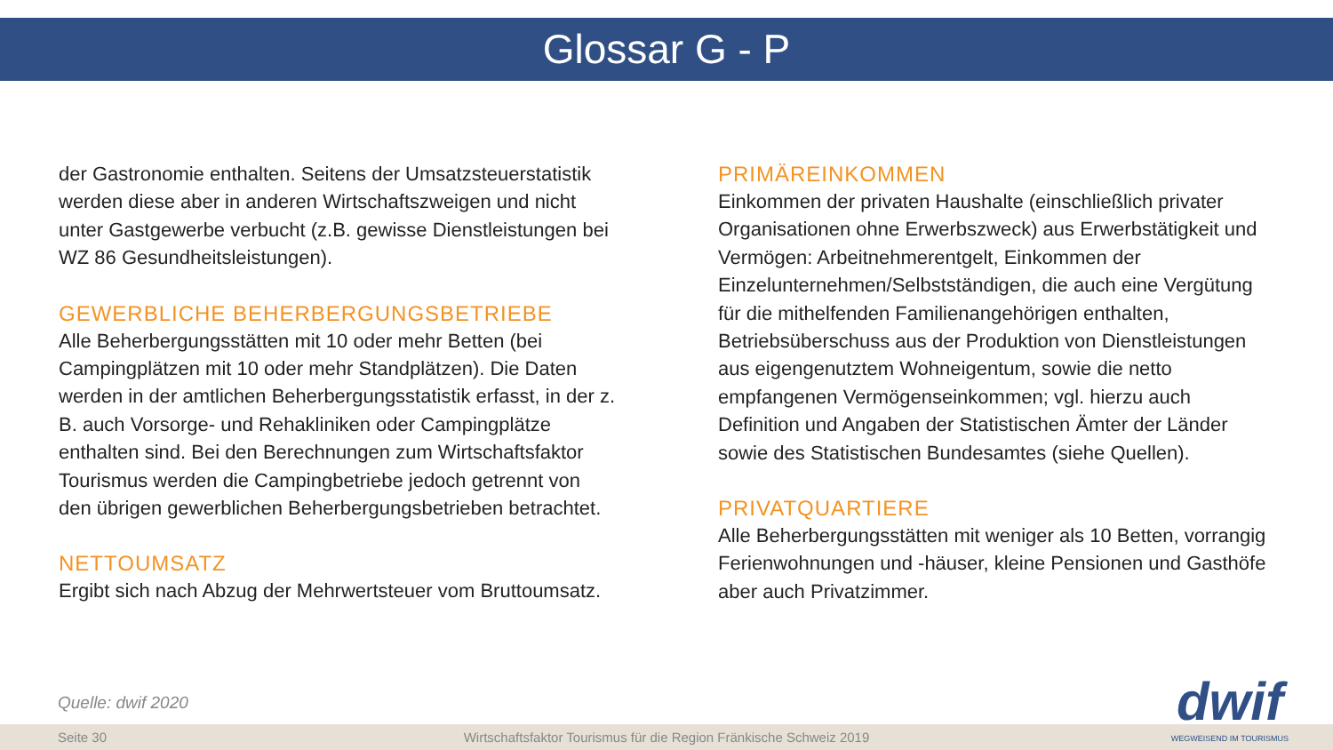Glossar G - P
der Gastronomie enthalten. Seitens der Umsatzsteuerstatistik werden diese aber in anderen Wirtschaftszweigen und nicht unter Gastgewerbe verbucht (z.B. gewisse Dienstleistungen bei WZ 86 Gesundheitsleistungen).
GEWERBLICHE BEHERBERGUNGSBETRIEBE
Alle Beherbergungsstätten mit 10 oder mehr Betten (bei Campingplätzen mit 10 oder mehr Standplätzen). Die Daten werden in der amtlichen Beherbergungsstatistik erfasst, in der z. B. auch Vorsorge- und Rehakliniken oder Campingplätze enthalten sind. Bei den Berechnungen zum Wirtschaftsfaktor Tourismus werden die Campingbetriebe jedoch getrennt von den übrigen gewerblichen Beherbergungsbetrieben betrachtet.
NETTOUMSATZ
Ergibt sich nach Abzug der Mehrwertsteuer vom Bruttoumsatz.
PRIMÄREINKOMMEN
Einkommen der privaten Haushalte (einschließlich privater Organisationen ohne Erwerbszweck) aus Erwerbstätigkeit und Vermögen: Arbeitnehmerentgelt, Einkommen der Einzelunternehmen/Selbstständigen, die auch eine Vergütung für die mithelfenden Familienangehörigen enthalten, Betriebsüberschuss aus der Produktion von Dienstleistungen aus eigengenutztem Wohneigentum, sowie die netto empfangenen Vermögenseinkommen; vgl. hierzu auch Definition und Angaben der Statistischen Ämter der Länder sowie des Statistischen Bundesamtes (siehe Quellen).
PRIVATQUARTIERE
Alle Beherbergungsstätten mit weniger als 10 Betten, vorrangig Ferienwohnungen und -häuser, kleine Pensionen und Gasthöfe aber auch Privatzimmer.
Quelle: dwif 2020
Seite 30 Wirtschaftsfaktor Tourismus für die Region Fränkische Schweiz 2019
dwif
WEGWEISEND IM TOURISMUS